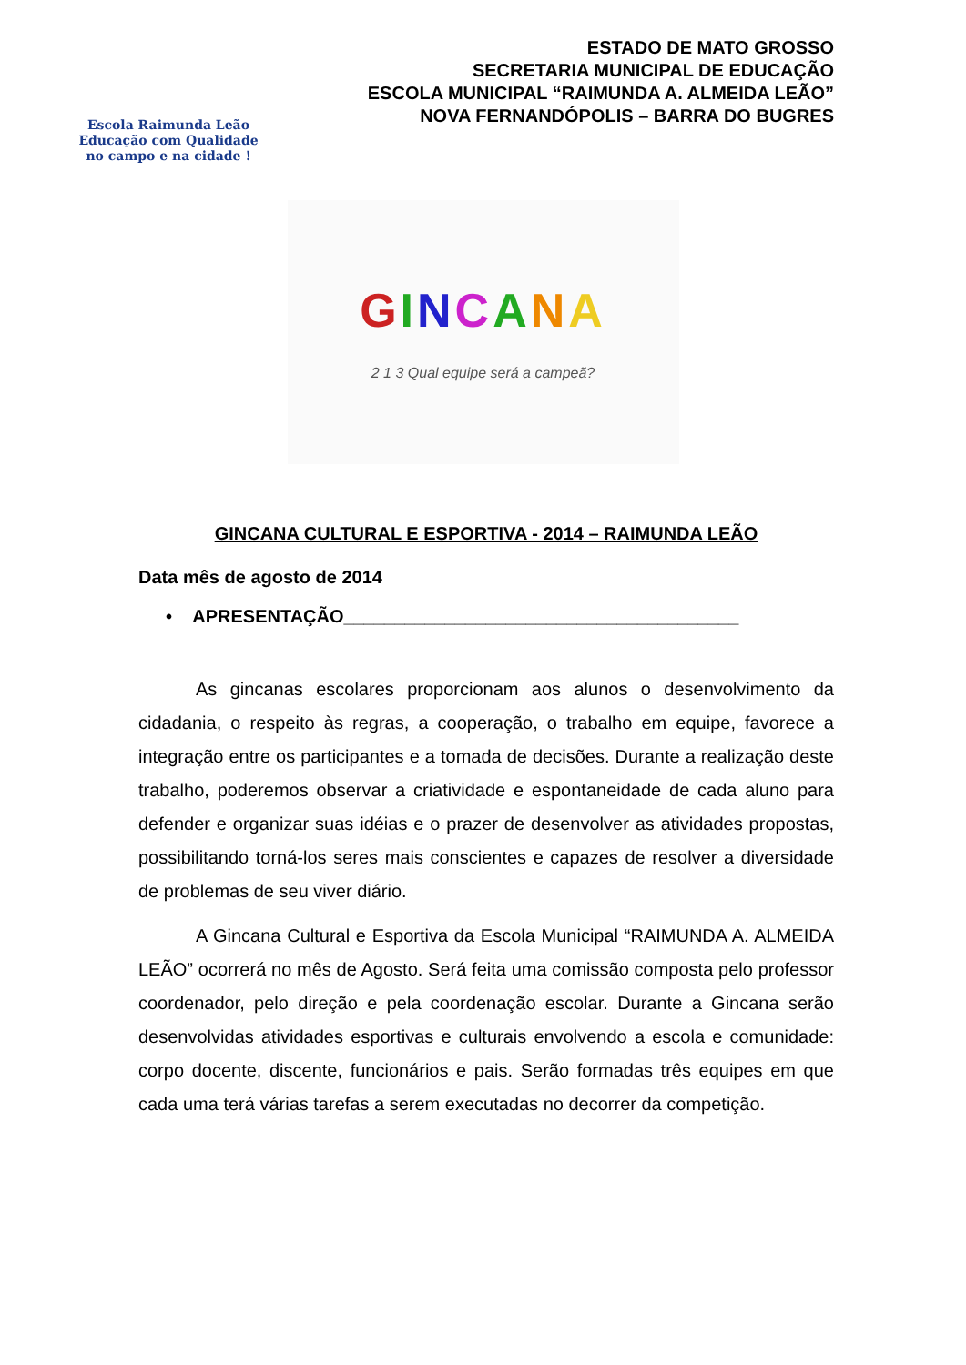Escola Raimunda Leão
Educação com Qualidade
no campo e na cidade !
ESTADO DE MATO GROSSO
SECRETARIA MUNICIPAL DE EDUCAÇÃO
ESCOLA MUNICIPAL “RAIMUNDA A. ALMEIDA LEÃO”
NOVA FERNANDÓPOLIS – BARRA DO BUGRES
GINCANA
2 1 3 Qual equipe será a campeã?
GINCANA CULTURAL E ESPORTIVA - 2014 – RAIMUNDA LEÃO
Data mês de agosto de 2014
• APRESENTAÇÃO_______________________________________
As gincanas escolares proporcionam aos alunos o desenvolvimento da cidadania, o respeito às regras, a cooperação, o trabalho em equipe, favorece a integração entre os participantes e a tomada de decisões. Durante a realização deste trabalho, poderemos observar a criatividade e espontaneidade de cada aluno para defender e organizar suas idéias e o prazer de desenvolver as atividades propostas, possibilitando torná-los seres mais conscientes e capazes de resolver a diversidade de problemas de seu viver diário.
A Gincana Cultural e Esportiva da Escola Municipal “RAIMUNDA A. ALMEIDA LEÃO” ocorrerá no mês de Agosto. Será feita uma comissão composta pelo professor coordenador, pelo direção e pela coordenação escolar. Durante a Gincana serão desenvolvidas atividades esportivas e culturais envolvendo a escola e comunidade: corpo docente, discente, funcionários e pais. Serão formadas três equipes em que cada uma terá várias tarefas a serem executadas no decorrer da competição.